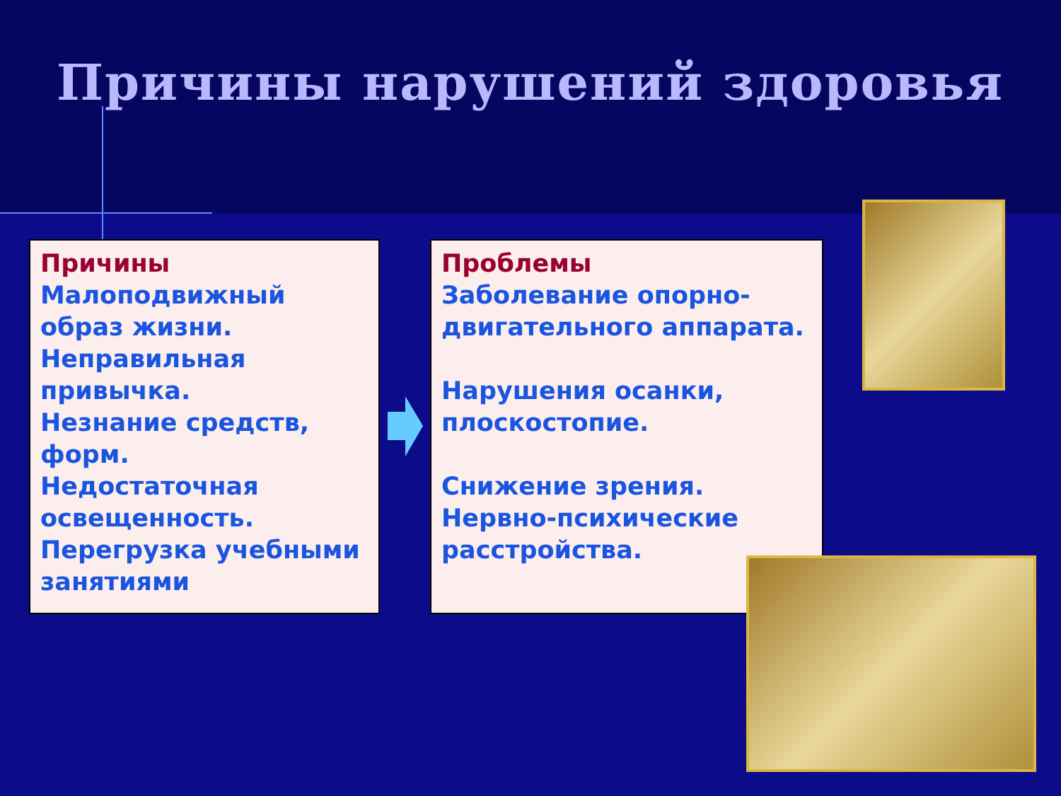Причины нарушений здоровья
Причины
Малоподвижный образ жизни.
Неправильная привычка.
Незнание средств, форм.
Недостаточная освещенность.
Перегрузка учебными занятиями
Проблемы
Заболевание опорно-двигательного аппарата.
Нарушения осанки, плоскостопие.
Снижение зрения.
Нервно-психические расстройства.